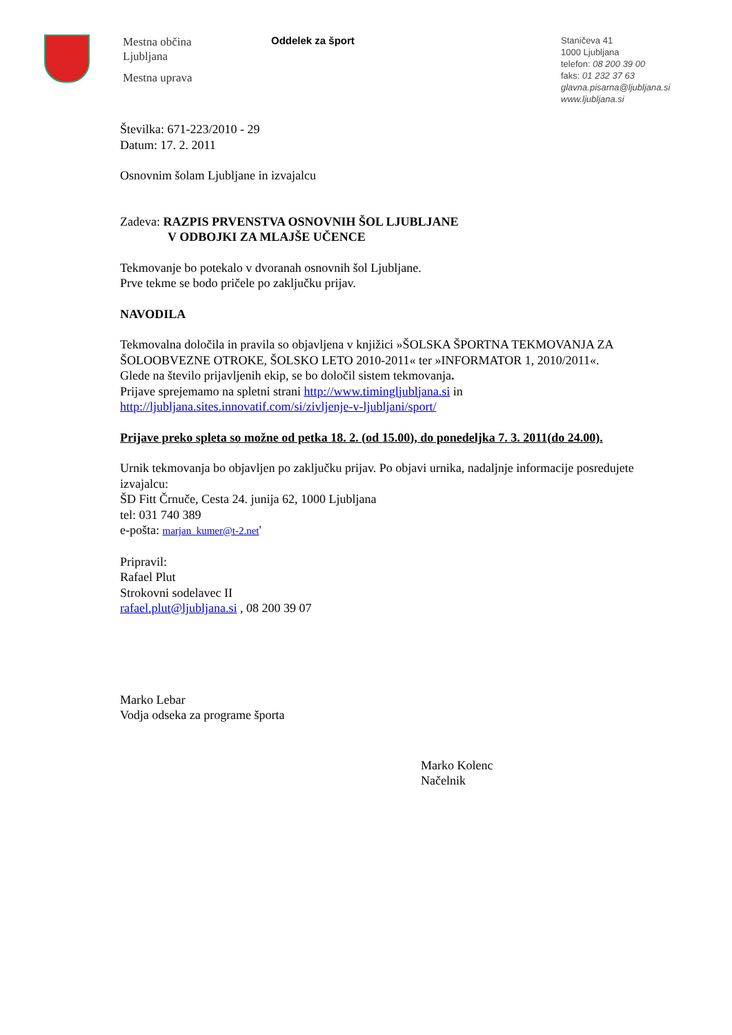Mestna občina
Ljubljana
Mestna uprava
Oddelek za šport
Staničeva 41
1000 Ljubljana
telefon: 08 200 39 00
faks: 01 232 37 63
glavna.pisarna@ljubljana.si
www.ljubljana.si
Številka: 671-223/2010 - 29
Datum: 17. 2. 2011
Osnovnim šolam Ljubljane in izvajalcu
Zadeva: RAZPIS PRVENSTVA OSNOVNIH ŠOL LJUBLJANE
V ODBOJKI ZA MLAJŠE UČENCE
Tekmovanje bo potekalo v dvoranah osnovnih šol Ljubljane.
Prve tekme se bodo pričele po zaključku prijav.
NAVODILA
Tekmovalna določila in pravila so objavljena v knjižici »ŠOLSKA ŠPORTNA TEKMOVANJA ZA ŠOLOOBVEZNE OTROKE, ŠOLSKO LETO 2010-2011« ter »INFORMATOR 1, 2010/2011«.
Glede na število prijavljenih ekip, se bo določil sistem tekmovanja.
Prijave sprejemamo na spletni strani http://www.timingljubljana.si in http://ljubljana.sites.innovatif.com/si/zivljenje-v-ljubljani/sport/
Prijave preko spleta so možne od petka 18. 2. (od 15.00), do ponedeljka 7. 3. 2011(do 24.00).
Urnik tekmovanja bo objavljen po zaključku prijav. Po objavi urnika, nadaljnje informacije posredujete izvajalcu:
ŠD Fitt Črnuče, Cesta 24. junija 62, 1000 Ljubljana
tel: 031 740 389
e-pošta: marjan_kumer@t-2.net'
Pripravil:
Rafael Plut
Strokovni sodelavec II
rafael.plut@ljubljana.si , 08 200 39 07
Marko Lebar
Vodja odseka za programe športa
Marko Kolenc
Načelnik